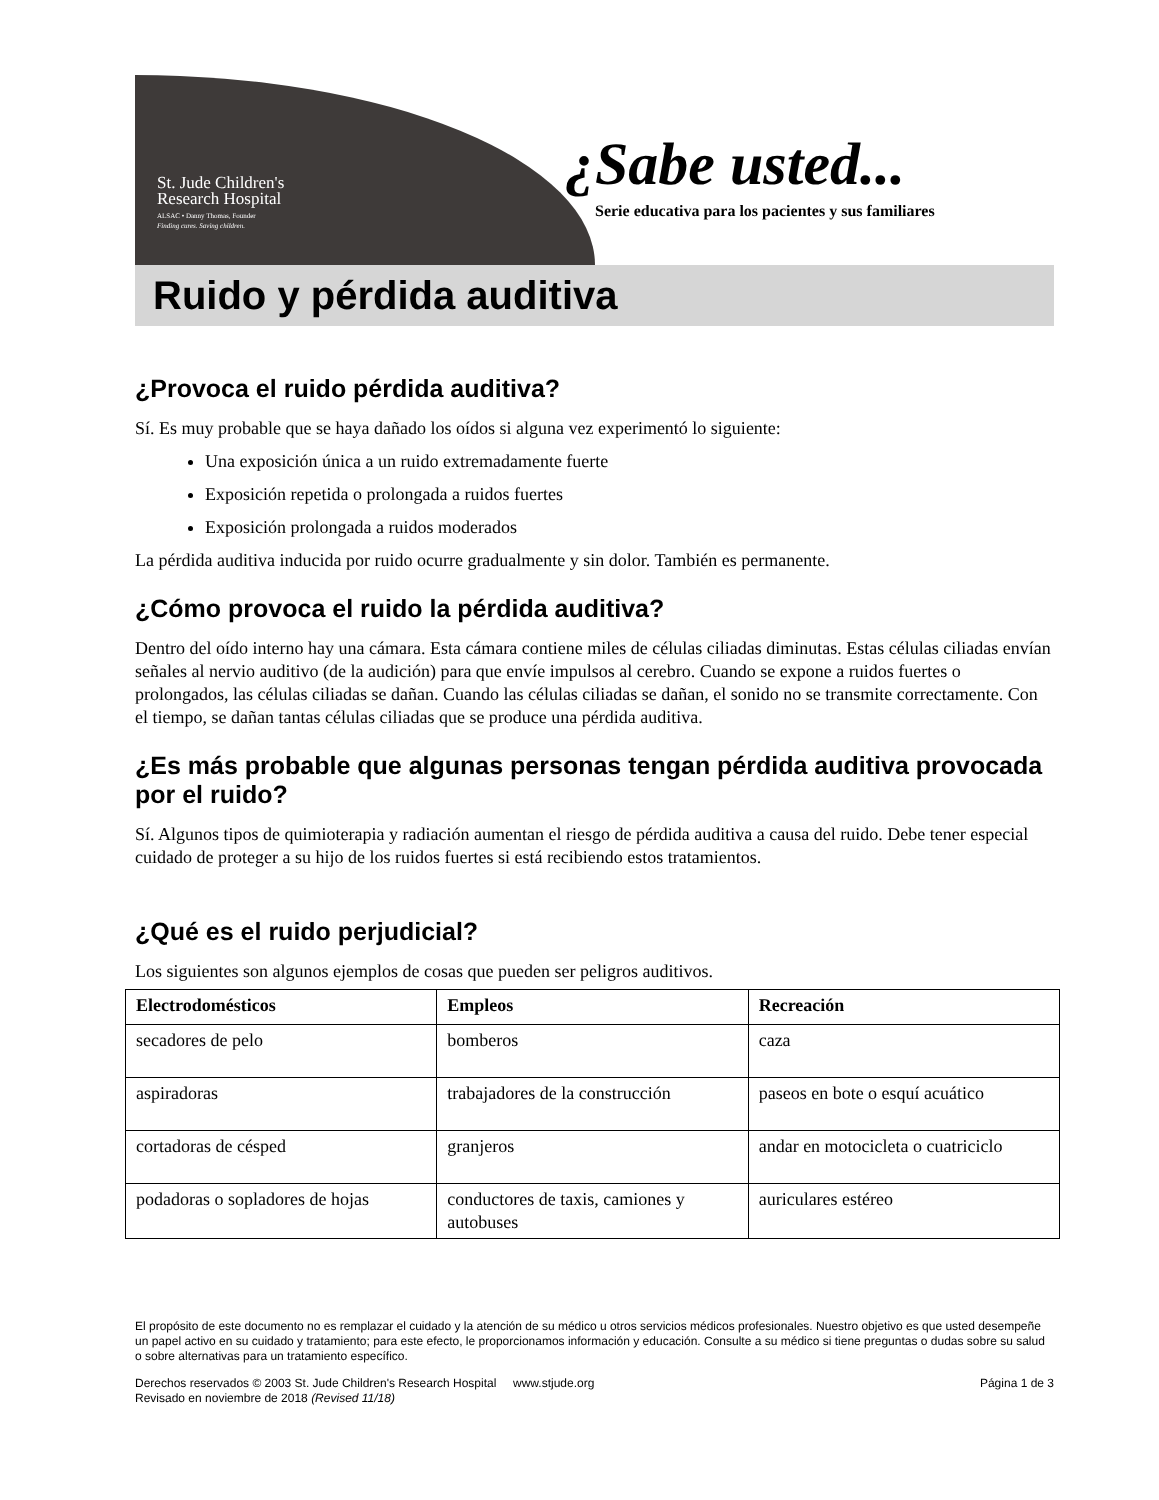St. Jude Children's
Research Hospital
ALSAC • Danny Thomas, Founder
Finding cures. Saving children.
¿Sabe usted...
Serie educativa para los pacientes y sus familiares
Ruido y pérdida auditiva
¿Provoca el ruido pérdida auditiva?
Sí. Es muy probable que se haya dañado los oídos si alguna vez experimentó lo siguiente:
Una exposición única a un ruido extremadamente fuerte
Exposición repetida o prolongada a ruidos fuertes
Exposición prolongada a ruidos moderados
La pérdida auditiva inducida por ruido ocurre gradualmente y sin dolor. También es permanente.
¿Cómo provoca el ruido la pérdida auditiva?
Dentro del oído interno hay una cámara. Esta cámara contiene miles de células ciliadas diminutas. Estas células ciliadas envían señales al nervio auditivo (de la audición) para que envíe impulsos al cerebro. Cuando se expone a ruidos fuertes o prolongados, las células ciliadas se dañan. Cuando las células ciliadas se dañan, el sonido no se transmite correctamente. Con el tiempo, se dañan tantas células ciliadas que se produce una pérdida auditiva.
¿Es más probable que algunas personas tengan pérdida auditiva provocada por el ruido?
Sí. Algunos tipos de quimioterapia y radiación aumentan el riesgo de pérdida auditiva a causa del ruido. Debe tener especial cuidado de proteger a su hijo de los ruidos fuertes si está recibiendo estos tratamientos.
¿Qué es el ruido perjudicial?
Los siguientes son algunos ejemplos de cosas que pueden ser peligros auditivos.
| Electrodomésticos | Empleos | Recreación |
| --- | --- | --- |
| secadores de pelo | bomberos | caza |
| aspiradoras | trabajadores de la construcción | paseos en bote o esquí acuático |
| cortadoras de césped | granjeros | andar en motocicleta o cuatriciclo |
| podadoras o sopladores de hojas | conductores de taxis, camiones y autobuses | auriculares estéreo |
El propósito de este documento no es remplazar el cuidado y la atención de su médico u otros servicios médicos profesionales. Nuestro objetivo es que usted desempeñe un papel activo en su cuidado y tratamiento; para este efecto, le proporcionamos información y educación. Consulte a su médico si tiene preguntas o dudas sobre su salud o sobre alternativas para un tratamiento específico.
Derechos reservados © 2003 St. Jude Children's Research Hospital www.stjude.org Página 1 de 3
Revisado en noviembre de 2018 (Revised 11/18)